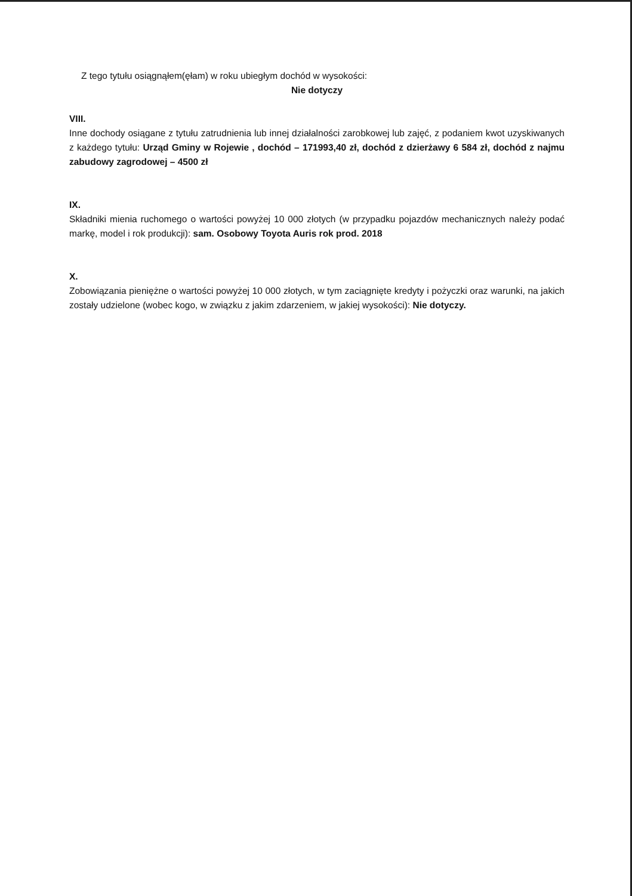Z tego tytułu osiągnąłem(ęłam) w roku ubiegłym dochód w wysokości:
Nie dotyczy
VIII.
Inne dochody osiągane z tytułu zatrudnienia lub innej działalności zarobkowej lub zajęć, z podaniem kwot uzyskiwanych z każdego tytułu: Urząd Gminy w Rojewie , dochód – 171993,40 zł, dochód z dzierżawy 6 584 zł, dochód z najmu zabudowy zagrodowej – 4500 zł
IX.
Składniki mienia ruchomego o wartości powyżej 10 000 złotych (w przypadku pojazdów mechanicznych należy podać markę, model i rok produkcji): sam. Osobowy Toyota Auris rok prod. 2018
X.
Zobowiązania pieniężne o wartości powyżej 10 000 złotych, w tym zaciągnięte kredyty i pożyczki oraz warunki, na jakich zostały udzielone (wobec kogo, w związku z jakim zdarzeniem, w jakiej wysokości): Nie dotyczy.